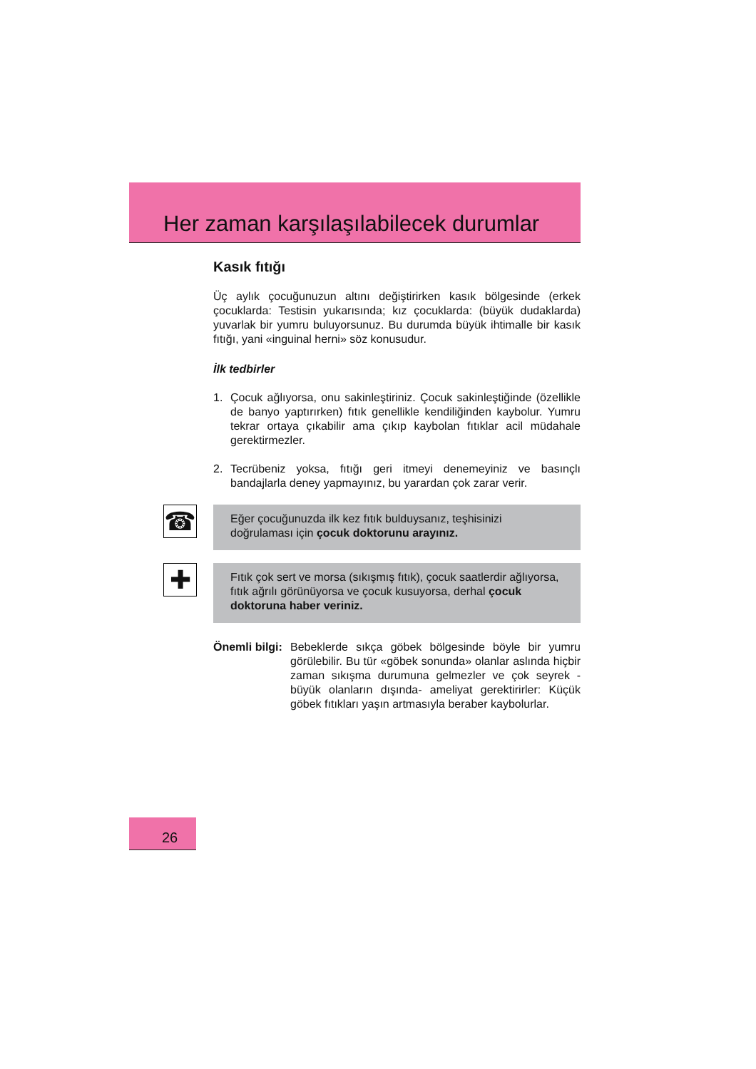Her zaman karşılaşılabilecek durumlar
Kasık fıtığı
Üç aylık çocuğunuzun altını değiştirirken kasık bölgesinde (erkek çocuklarda: Testisin yukarısında; kız çocuklarda: (büyük dudaklarda) yuvarlak bir yumru buluyorsunuz. Bu durumda büyük ihtimalle bir kasık fıtığı, yani «inguinal herni» söz konusudur.
İlk tedbirler
1. Çocuk ağlıyorsa, onu sakinleştiriniz. Çocuk sakinleştiğinde (özellikle de banyo yaptırırken) fıtık genellikle kendiliğinden kaybolur. Yumru tekrar ortaya çıkabilir ama çıkıp kaybolan fıtıklar acil müdahale gerektirmezler.
2. Tecrübeniz yoksa, fıtığı geri itmeyi denemeyiniz ve basınçlı bandajlarla deney yapmayınız, bu yarardan çok zarar verir.
☎
Eğer çocuğunuzda ilk kez fıtık bulduysanız, teşhisinizi doğrulaması için çocuk doktorunu arayınız.
✚
Fıtık çok sert ve morsa (sıkışmış fıtık), çocuk saatlerdir ağlıyorsa, fıtık ağrılı görünüyorsa ve çocuk kusuyorsa, derhal çocuk doktoruna haber veriniz.
Önemli bilgi:
Bebeklerde sıkça göbek bölgesinde böyle bir yumru görülebilir. Bu tür «göbek sonunda» olanlar aslında hiçbir zaman sıkışma durumuna gelmezler ve çok seyrek -büyük olanların dışında- ameliyat gerektirirler: Küçük göbek fıtıkları yaşın artmasıyla beraber kaybolurlar.
26